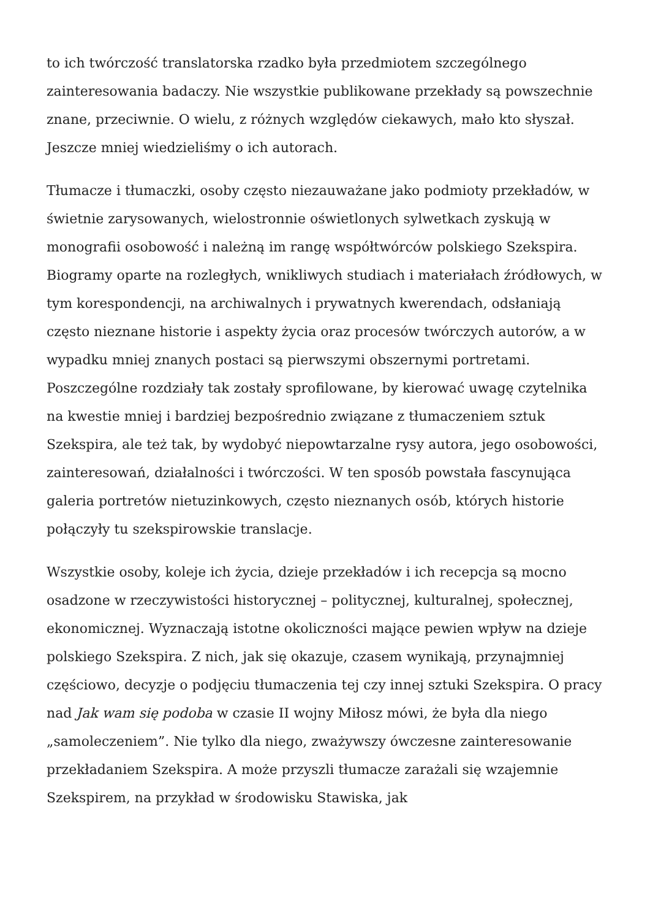to ich twórczość translatorska rzadko była przedmiotem szczególnego zainteresowania badaczy. Nie wszystkie publikowane przekłady są powszechnie znane, przeciwnie. O wielu, z różnych względów ciekawych, mało kto słyszał. Jeszcze mniej wiedzieliśmy o ich autorach.
Tłumacze i tłumaczki, osoby często niezauważane jako podmioty przekładów, w świetnie zarysowanych, wielostronnie oświetlonych sylwetkach zyskują w monografii osobowość i należną im rangę współtwórców polskiego Szekspira. Biogramy oparte na rozległych, wnikliwych studiach i materiałach źródłowych, w tym korespondencji, na archiwalnych i prywatnych kwerendach, odsłaniają często nieznane historie i aspekty życia oraz procesów twórczych autorów, a w wypadku mniej znanych postaci są pierwszymi obszernymi portretami. Poszczególne rozdziały tak zostały sprofilowane, by kierować uwagę czytelnika na kwestie mniej i bardziej bezpośrednio związane z tłumaczeniem sztuk Szekspira, ale też tak, by wydobyć niepowtarzalne rysy autora, jego osobowości, zainteresowań, działalności i twórczości. W ten sposób powstała fascynująca galeria portretów nietuzinkowych, często nieznanych osób, których historie połączyły tu szekspirowskie translacje.
Wszystkie osoby, koleje ich życia, dzieje przekładów i ich recepcja są mocno osadzone w rzeczywistości historycznej – politycznej, kulturalnej, społecznej, ekonomicznej. Wyznaczają istotne okoliczności mające pewien wpływ na dzieje polskiego Szekspira. Z nich, jak się okazuje, czasem wynikają, przynajmniej częściowo, decyzje o podjęciu tłumaczenia tej czy innej sztuki Szekspira. O pracy nad Jak wam się podoba w czasie II wojny Miłosz mówi, że była dla niego „samoleczeniem”. Nie tylko dla niego, zważywszy ówczesne zainteresowanie przekładaniem Szekspira. A może przyszli tłumacze zarażali się wzajemnie Szekspirem, na przykład w środowisku Stawiska, jak